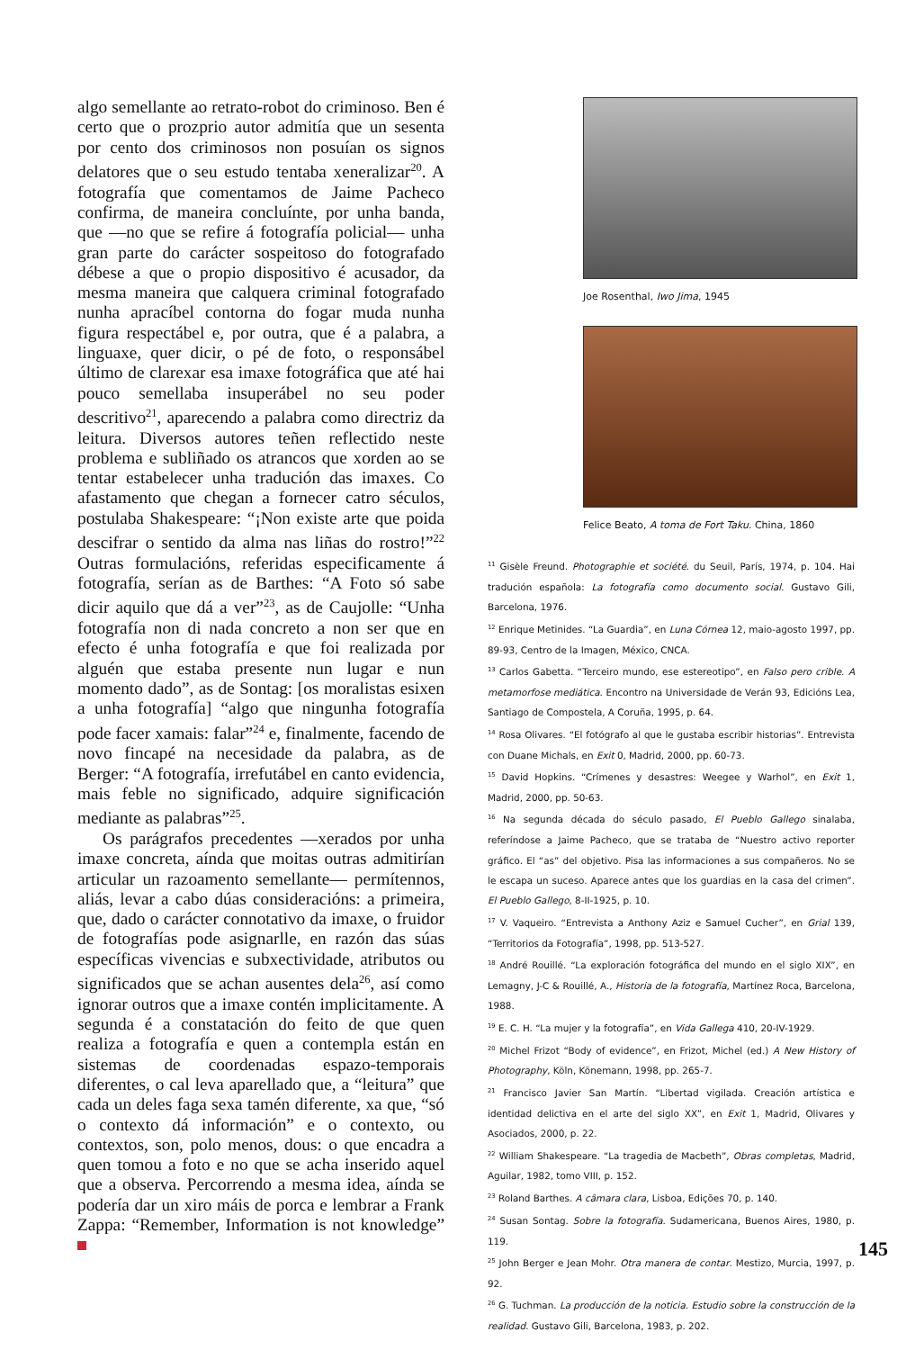algo semellante ao retrato-robot do criminoso. Ben é certo que o prozprio autor admitía que un sesenta por cento dos criminosos non posuían os signos delatores que o seu estudo tentaba xeneralizar<sup>20</sup>. A fotografía que comentamos de Jaime Pacheco confirma, de maneira concluínte, por unha banda, que —no que se refire á fotografía policial— unha gran parte do carácter sospeitoso do fotografado débese a que o propio dispositivo é acusador, da mesma maneira que calquera criminal fotografado nunha apracíbel contorna do fogar muda nunha figura respectábel e, por outra, que é a palabra, a linguaxe, quer dicir, o pé de foto, o responsábel último de clarexar esa imaxe fotográfica que até hai pouco semellaba insuperábel no seu poder descritivo<sup>21</sup>, aparecendo a palabra como directriz da leitura. Diversos autores teñen reflectido neste problema e subliñado os atrancos que xorden ao se tentar estabelecer unha tradución das imaxes. Co afastamento que chegan a fornecer catro séculos, postulaba Shakespeare: “¡Non existe arte que poida descifrar o sentido da alma nas liñas do rostro!”<sup>22</sup> Outras formulacións, referidas especificamente á fotografía, serían as de Barthes: “A Foto só sabe dicir aquilo que dá a ver”<sup>23</sup>, as de Caujolle: “Unha fotografía non di nada concreto a non ser que en efecto é unha fotografía e que foi realizada por alguén que estaba presente nun lugar e nun momento dado”, as de Sontag: [os moralistas esixen a unha fotografía] “algo que ningunha fotografía pode facer xamais: falar”<sup>24</sup> e, finalmente, facendo de novo fincapé na necesidade da palabra, as de Berger: “A fotografía, irrefutábel en canto evidencia, mais feble no significado, adquire significación mediante as palabras”<sup>25</sup>.
Os parágrafos precedentes —xerados por unha imaxe concreta, aínda que moitas outras admitirían articular un razoamento semellante— permítennos, aliás, levar a cabo dúas consideracións: a primeira, que, dado o carácter connotativo da imaxe, o fruidor de fotografías pode asignarlle, en razón das súas específicas vivencias e subxectividade, atributos ou significados que se achan ausentes dela<sup>26</sup>, así como ignorar outros que a imaxe contén implicitamente. A segunda é a constatación do feito de que quen realiza a fotografía e quen a contempla están en sistemas de coordenadas espazo-temporais diferentes, o cal leva aparellado que, a “leitura” que cada un deles faga sexa tamén diferente, xa que, “só o contexto dá información” e o contexto, ou contextos, son, polo menos, dous: o que encadra a quen tomou a foto e no que se acha inserido aquel que a observa. Percorrendo a mesma idea, aínda se podería dar un xiro máis de porca e lembrar a Frank Zappa: “Remember, Information is not knowledge”
Joe Rosenthal, Iwo Jima, 1945
Felice Beato, A toma de Fort Taku. China, 1860
<sup>11</sup> Gisèle Freund. Photographie et société. du Seuil, París, 1974, p. 104. Hai tradución española: La fotografía como documento social. Gustavo Gili, Barcelona, 1976.
<sup>12</sup> Enrique Metinides. “La Guardia”, en Luna Córnea 12, maio-agosto 1997, pp. 89-93, Centro de la Imagen, México, CNCA.
<sup>13</sup> Carlos Gabetta. “Terceiro mundo, ese estereotipo”, en Falso pero crible. A metamorfose mediática. Encontro na Universidade de Verán 93, Edicións Lea, Santiago de Compostela, A Coruña, 1995, p. 64.
<sup>14</sup> Rosa Olivares. “El fotógrafo al que le gustaba escribir historias”. Entrevista con Duane Michals, en Exit 0, Madrid, 2000, pp. 60-73.
<sup>15</sup> David Hopkins. “Crímenes y desastres: Weegee y Warhol”, en Exit 1, Madrid, 2000, pp. 50-63.
<sup>16</sup> Na segunda década do século pasado, El Pueblo Gallego sinalaba, referíndose a Jaime Pacheco, que se trataba de “Nuestro activo reporter gráfico. El “as” del objetivo. Pisa las informaciones a sus compañeros. No se le escapa un suceso. Aparece antes que los guardias en la casa del crimen”. El Pueblo Gallego, 8-II-1925, p. 10.
<sup>17</sup> V. Vaqueiro. “Entrevista a Anthony Aziz e Samuel Cucher”, en Grial 139, “Territorios da Fotografía”, 1998, pp. 513-527.
<sup>18</sup> André Rouillé. “La exploración fotográfica del mundo en el siglo XIX”, en Lemagny, J-C & Rouillé, A., Historia de la fotografía, Martínez Roca, Barcelona, 1988.
<sup>19</sup> E. C. H. “La mujer y la fotografía”, en Vida Gallega 410, 20-IV-1929.
<sup>20</sup> Michel Frizot “Body of evidence”, en Frizot, Michel (ed.) A New History of Photography, Köln, Könemann, 1998, pp. 265-7.
<sup>21</sup> Francisco Javier San Martín. “Libertad vigilada. Creación artística e identidad delictiva en el arte del siglo XX”, en Exit 1, Madrid, Olivares y Asociados, 2000, p. 22.
<sup>22</sup> William Shakespeare. “La tragedia de Macbeth”, Obras completas, Madrid, Aguilar, 1982, tomo VIII, p. 152.
<sup>23</sup> Roland Barthes. A câmara clara, Lisboa, Edições 70, p. 140.
<sup>24</sup> Susan Sontag. Sobre la fotografía. Sudamericana, Buenos Aires, 1980, p. 119.
<sup>25</sup> John Berger e Jean Mohr. Otra manera de contar. Mestizo, Murcia, 1997, p. 92.
<sup>26</sup> G. Tuchman. La producción de la noticia. Estudio sobre la construcción de la realidad. Gustavo Gili, Barcelona, 1983, p. 202.
145